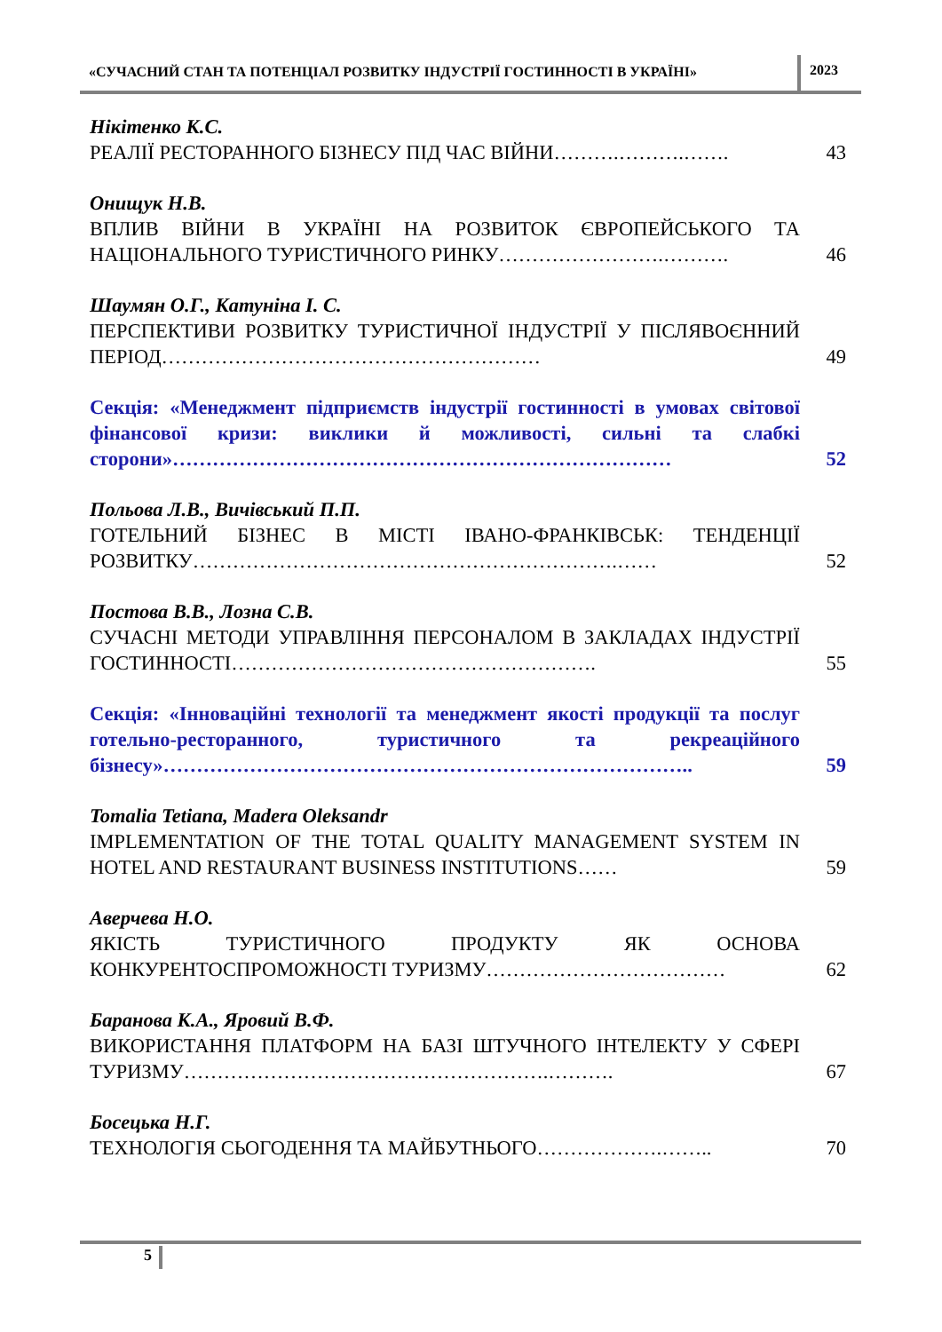«СУЧАСНИЙ СТАН ТА ПОТЕНЦІАЛ РОЗВИТКУ ІНДУСТРІЇ ГОСТИННОСТІ В УКРАЇНІ»
2023
Нікітенко К.С.
РЕАЛІЇ РЕСТОРАННОГО БІЗНЕСУ ПІД ЧАС ВІЙНИ……….……….…….
43
Онищук Н.В.
ВПЛИВ ВІЙНИ В УКРАЇНІ НА РОЗВИТОК ЄВРОПЕЙСЬКОГО ТА НАЦІОНАЛЬНОГО ТУРИСТИЧНОГО РИНКУ…………………….……….
46
Шаумян О.Г., Катуніна І. С.
ПЕРСПЕКТИВИ РОЗВИТКУ ТУРИСТИЧНОЇ ІНДУСТРІЇ У ПІСЛЯВОЄННИЙ ПЕРІОД…………………………………………………
49
Секція: «Менеджмент підприємств індустрії гостинності в умовах світової фінансової кризи: виклики й можливості, сильні та слабкі сторони»…………………………………………………………………
52
Польова Л.В., Вичівський П.П.
ГОТЕЛЬНИЙ БІЗНЕС В МІСТІ ІВАНО-ФРАНКІВСЬК: ТЕНДЕНЦІЇ РОЗВИТКУ……………………………………………………….……
52
Постова В.В., Лозна С.В.
СУЧАСНІ МЕТОДИ УПРАВЛІННЯ ПЕРСОНАЛОМ В ЗАКЛАДАХ ІНДУСТРІЇ ГОСТИННОСТІ……………………………………………….
55
Секція: «Інноваційні технології та менеджмент якості продукції та послуг готельно-ресторанного, туристичного та рекреаційного бізнесу»……………………………………………………………………..
59
Tomalia Tetiana, Madera Oleksandr
IMPLEMENTATION OF THE TOTAL QUALITY MANAGEMENT SYSTEM IN HOTEL AND RESTAURANT BUSINESS INSTITUTIONS……
59
Аверчева Н.О.
ЯКІСТЬ ТУРИСТИЧНОГО ПРОДУКТУ ЯК ОСНОВА КОНКУРЕНТОСПРОМОЖНОСТІ ТУРИЗМУ………………………………
62
Баранова К.А., Яровий В.Ф.
ВИКОРИСТАННЯ ПЛАТФОРМ НА БАЗІ ШТУЧНОГО ІНТЕЛЕКТУ У СФЕРІ ТУРИЗМУ……………………………………………….……….
67
Босецька Н.Г.
ТЕХНОЛОГІЯ СЬОГОДЕННЯ ТА МАЙБУТНЬОГО……………….……..
70
5